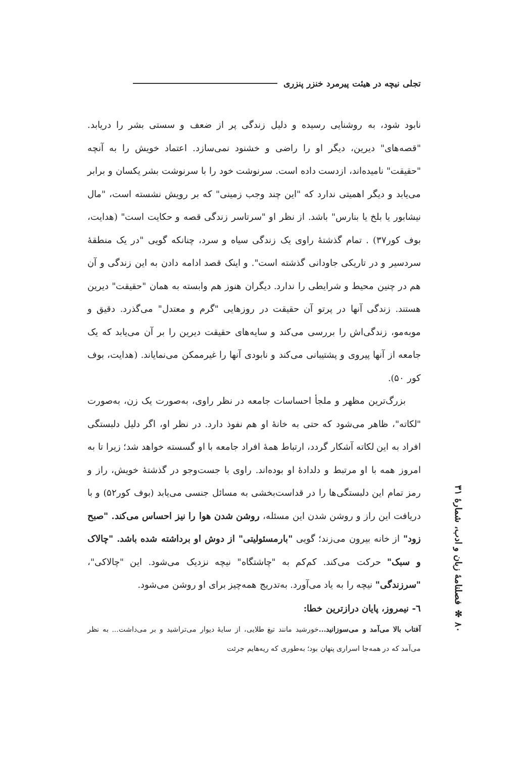تجلی نیچه در هیئت پیرمرد خنزر پنزری
نابود شود، به روشنایی رسیده و دلیل زندگی پر از ضعف و سستی بشر را دریابد. "قصه‌های" دیرین، دیگر او را راضی و خشنود نمی‌سازد. اعتماد خویش را به آنچه "حقیقت" نامیده‌اند، ازدست داده است. سرنوشت خود را با سرنوشت بشر یکسان و برابر می‌یابد و دیگر اهمیتی ندارد که "این چند وجب زمینی" که بر رویش نشسته است، "مال نیشابور یا بلخ یا بنارس" باشد. از نظر او "سرتاسر زندگی قصه و حکایت است" (هدایت، بوف کور۳۷) . تمام گذشتهٔ راوی یک زندگی سیاه و سرد، چنانکه گویی "در یک منطقهٔ سردسیر و در تاریکی جاودانی گذشته است". و اینک قصد ادامه دادن به این زندگی و آن هم در چنین محیط و شرایطی را ندارد. دیگران هنوز هم وابسته به همان "حقیقت" دیرین هستند. زندگی آنها در پرتو آن حقیقت در روزهایی "گرم و معتدل" می‌گذرد. دقیق و موبه‌مو، زندگی‌اش را بررسی می‌کند و سایه‌های حقیقت دیرین را بر آن می‌یابد که یک جامعه از آنها پیروی و پشتیبانی می‌کند و نابودی آنها را غیرممکن می‌نمایاند. (هدایت، بوف کور ۵۰).
بزرگ‌ترین مظهر و ملجأ احساسات جامعه در نظر راوی، به‌صورت یک زن، به‌صورت "لکاته"، ظاهر می‌شود که حتی به خانهٔ او هم نفوذ دارد. در نظر او، اگر دلیل دلبستگی افراد به این لکاته آشکار گردد، ارتباط همهٔ افراد جامعه با او گسسته خواهد شد؛ زیرا تا به امروز همه با او مرتبط و دلدادهٔ او بوده‌اند. راوی با جست‌وجو در گذشتهٔ خویش، راز و رمز تمام این دلبستگی‌ها را در قداست‌بخشی به مسائل جنسی می‌یابد (بوف کور۵۲) و با دریافت این راز و روشن شدن این مسئله، روشن شدن هوا را نیز احساس می‌کند. "صبح زود" از خانه بیرون می‌زند؛ گویی "بارمسئولیتی" از دوش او برداشته شده باشد. "چالاک و سبک" حرکت می‌کند. کم‌کم به "چاشتگاه" نیچه نزدیک می‌شود. این "چالاکی"، "سرزندگی" نیچه را به یاد می‌آورد. به‌تدریج همه‌چیز برای او روشن می‌شود.
٦- نیمروز، پایان درازترین خطا:
آفتاب بالا می‌آمد و می‌سوزانید... خورشید مانند تیغ طلایی، از سایهٔ دیوار می‌تراشید و بر می‌داشت... به نظر می‌آمد که در همه‌جا اسراری پنهان بود؛ به‌طوری که ریه‌هایم جرئت
٨٠ ✻ فصلنامهٔ زبان و ادب، شمارهٔ ۳۱